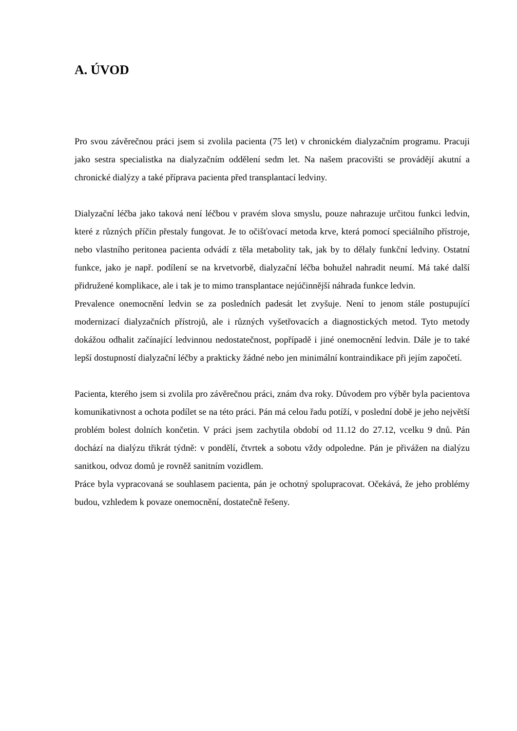A. ÚVOD
Pro svou závěrečnou práci jsem si zvolila pacienta (75 let) v chronickém dialyzačním programu. Pracuji jako sestra specialistka na dialyzačním oddělení sedm let. Na našem pracovišti se provádějí akutní a chronické dialýzy a také příprava pacienta před transplantací ledviny.
Dialyzační léčba jako taková není léčbou v pravém slova smyslu, pouze nahrazuje určitou funkci ledvin, které z různých příčin přestaly fungovat. Je to očišťovací metoda krve, která pomocí speciálního přístroje, nebo vlastního peritonea pacienta odvádí z těla metabolity tak, jak by to dělaly funkční ledviny. Ostatní funkce, jako je např. podílení se na krvetvorbě, dialyzační léčba bohužel nahradit neumí. Má také další přidružené komplikace, ale i tak je to mimo transplantace nejúčinnější náhrada funkce ledvin.
Prevalence onemocnění ledvin se za posledních padesát let zvyšuje. Není to jenom stále postupující modernizací dialyzačních přístrojů, ale i různých vyšetřovacích a diagnostických metod. Tyto metody dokážou odhalit začínající ledvinnou nedostatečnost, popřípadě i jiné onemocnění ledvin. Dále je to také lepší dostupností dialyzační léčby a prakticky žádné nebo jen minimální kontraindikace při jejím započetí.
Pacienta, kterého jsem si zvolila pro závěrečnou práci, znám dva roky. Důvodem pro výběr byla pacientova komunikativnost a ochota podílet se na této práci. Pán má celou řadu potíží, v poslední době je jeho největší problém bolest dolních končetin. V práci jsem zachytila období od 11.12 do 27.12, vcelku 9 dnů. Pán dochází na dialýzu třikrát týdně: v pondělí, čtvrtek a sobotu vždy odpoledne. Pán je přivážen na dialýzu sanitkou, odvoz domů je rovněž sanitním vozidlem.
Práce byla vypracovaná se souhlasem pacienta, pán je ochotný spolupracovat. Očekává, že jeho problémy budou, vzhledem k povaze onemocnění, dostatečně řešeny.